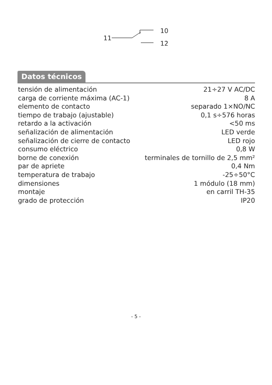11
10
12
Datos técnicos
| tensión de alimentación | 21÷27 V AC/DC |
| carga de corriente máxima (AC-1) | 8 A |
| elemento de contacto | separado 1×NO/NC |
| tiempo de trabajo (ajustable) | 0,1 s÷576 horas |
| retardo a la activación | <50 ms |
| señalización de alimentación | LED verde |
| señalización de cierre de contacto | LED rojo |
| consumo eléctrico | 0,8 W |
| borne de conexión | terminales de tornillo de 2,5 mm² |
| par de apriete | 0,4 Nm |
| temperatura de trabajo | -25÷50°C |
| dimensiones | 1 módulo (18 mm) |
| montaje | en carril TH-35 |
| grado de protección | IP20 |
- 5 -